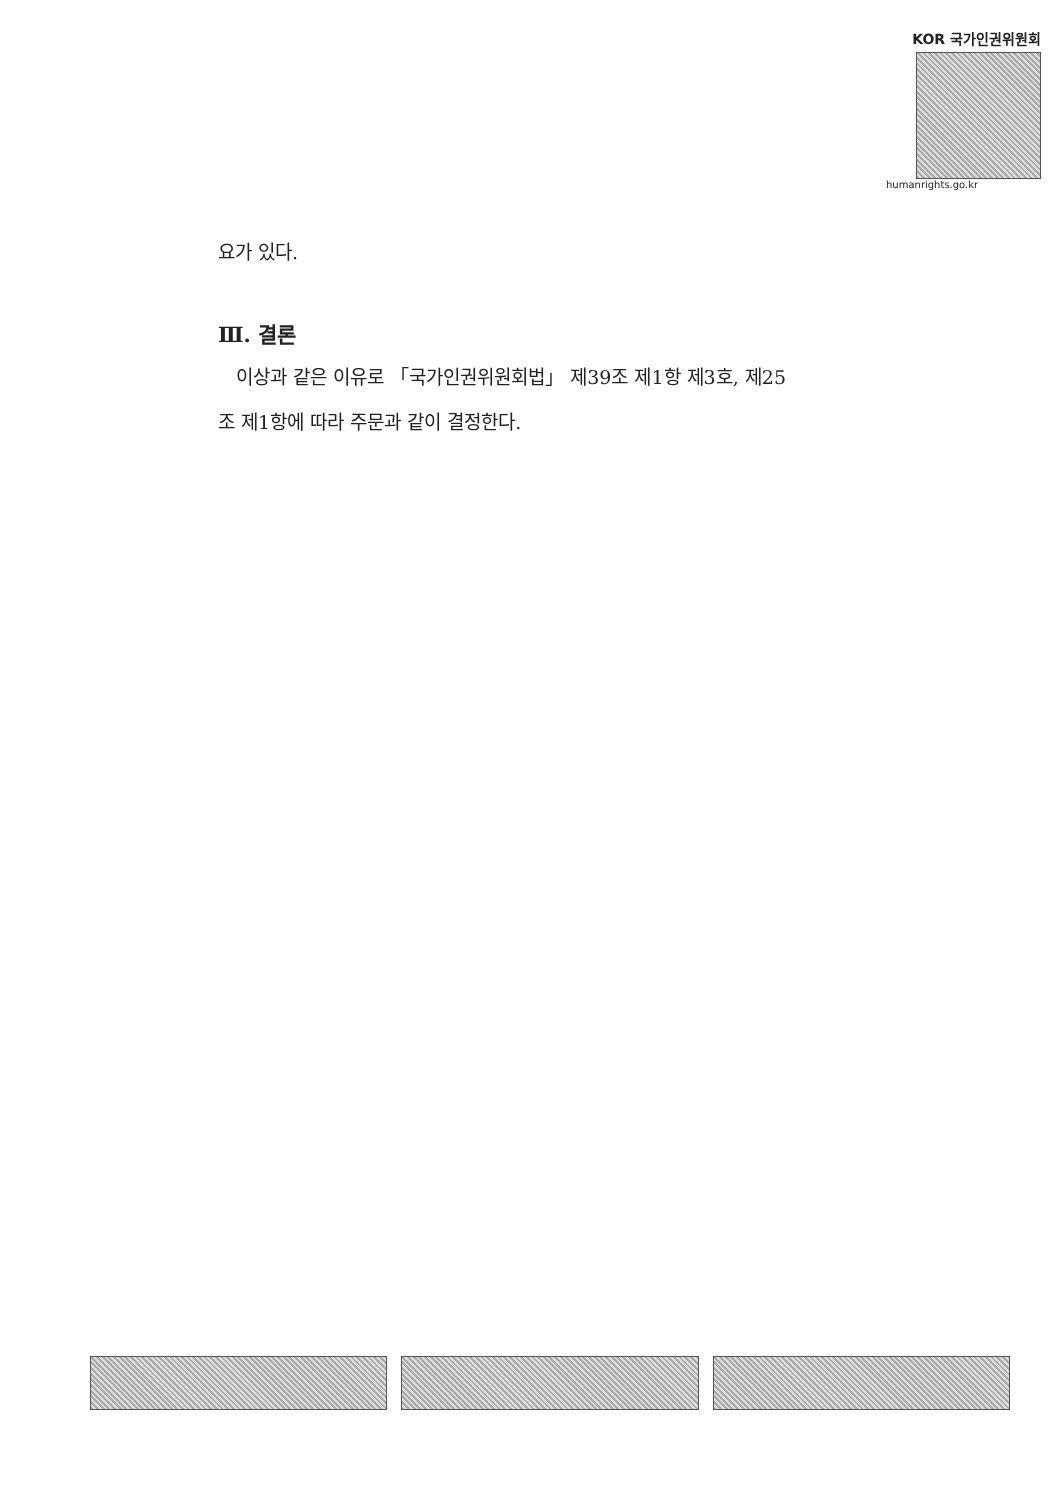KOR 국가인권위원회
humanrights.go.kr
요가 있다.
Ⅲ. 결론
이상과 같은 이유로 「국가인권위원회법」 제39조 제1항 제3호, 제25
조 제1항에 따라 주문과 같이 결정한다.